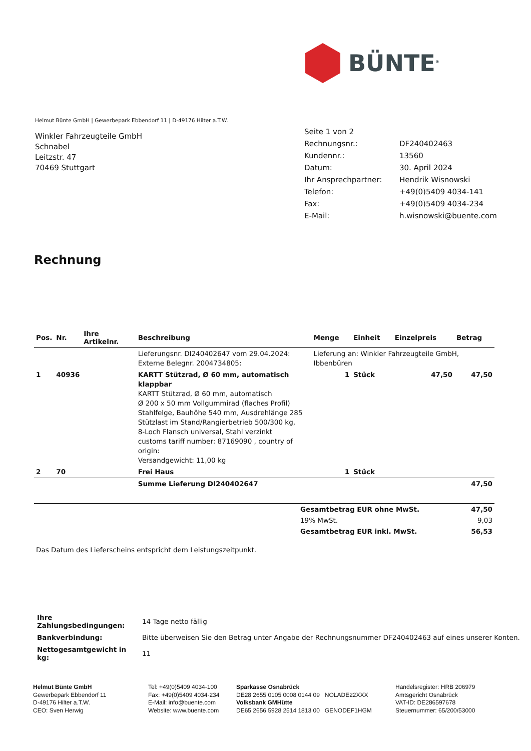BÜNTE<sup>®</sup>
Helmut Bünte GmbH | Gewerbepark Ebbendorf 11 | D-49176 Hilter a.T.W.
Winkler Fahrzeugteile GmbH
Schnabel
Leitzstr. 47
70469 Stuttgart
| Seite 1 von 2 | |
| Rechnungsnr.: | DF240402463 |
| Kundennr.: | 13560 |
| Datum: | 30. April 2024 |
| Ihr Ansprechpartner: | Hendrik Wisnowski |
| Telefon: | +49(0)5409 4034-141 |
| Fax: | +49(0)5409 4034-234 |
| E-Mail: | h.wisnowski@buente.com |
Rechnung
| Pos. | Nr. | Ihre Artikelnr. | Beschreibung | Menge | Einheit | Einzelpreis | Betrag |
| --- | --- | --- | --- | --- | --- | --- | --- |
| | | | Lieferungsnr. DI240402647 vom 29.04.2024: Externe Belegnr. 2004734805: | Lieferung an: Winkler Fahrzeugteile GmbH, Ibbenbüren | | | |
| 1 | 40936 | | KARTT Stützrad, Ø 60 mm, automatisch klappbar KARTT Stützrad, Ø 60 mm, automatisch Ø 200 x 50 mm Vollgummirad (flaches Profil) Stahlfelge, Bauhöhe 540 mm, Ausdrehlänge 285 Stützlast im Stand/Rangierbetrieb 500/300 kg, 8-Loch Flansch universal, Stahl verzinkt customs tariff number: 87169090 , country of origin: Versandgewicht: 11,00 kg | 1 | Stück | 47,50 | 47,50 |
| 2 | 70 | | Frei Haus | 1 | Stück | | |
| | | | Summe Lieferung DI240402647 | | | | 47,50 |
| | Gesamtbetrag EUR ohne MwSt. | 47,50 |
| | 19% MwSt. | 9,03 |
| | Gesamtbetrag EUR inkl. MwSt. | 56,53 |
Das Datum des Lieferscheins entspricht dem Leistungszeitpunkt.
| Ihre Zahlungsbedingungen: | 14 Tage netto fällig |
| Bankverbindung: | Bitte überweisen Sie den Betrag unter Angabe der Rechnungsnummer DF240402463 auf eines unserer Konten. |
| Nettogesamtgewicht in kg: | 11 |
Helmut Bünte GmbH
Gewerbepark Ebbendorf 11
D-49176 Hilter a.T.W.
CEO: Sven Herwig
Tel: +49(0)5409 4034-100
Fax: +49(0)5409 4034-234
E-Mail: info@buente.com
Website: www.buente.com
Sparkasse Osnabrück
DE28 2655 0105 0008 0144 09 NOLADE22XXX
Volksbank GMHütte
DE65 2656 5928 2514 1813 00 GENODEF1HGM
Handelsregister: HRB 206979
Amtsgericht Osnabrück
VAT-ID: DE286597678
Steuernummer: 65/200/53000